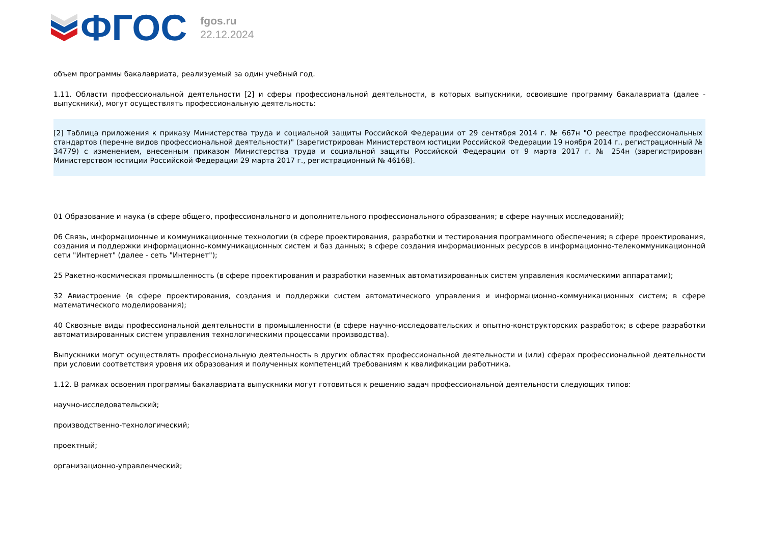ФГОС
fgos.ru
22.12.2024
объем программы бакалавриата, реализуемый за один учебный год.
1.11. Области профессиональной деятельности [2] и сферы профессиональной деятельности, в которых выпускники, освоившие программу бакалавриата (далее - выпускники), могут осуществлять профессиональную деятельность:
[2] Таблица приложения к приказу Министерства труда и социальной защиты Российской Федерации от 29 сентября 2014 г. № 667н "О реестре профессиональных стандартов (перечне видов профессиональной деятельности)" (зарегистрирован Министерством юстиции Российской Федерации 19 ноября 2014 г., регистрационный № 34779) с изменением, внесенным приказом Министерства труда и социальной защиты Российской Федерации от 9 марта 2017 г. № 254н (зарегистрирован Министерством юстиции Российской Федерации 29 марта 2017 г., регистрационный № 46168).
01 Образование и наука (в сфере общего, профессионального и дополнительного профессионального образования; в сфере научных исследований);
06 Связь, информационные и коммуникационные технологии (в сфере проектирования, разработки и тестирования программного обеспечения; в сфере проектирования, создания и поддержки информационно-коммуникационных систем и баз данных; в сфере создания информационных ресурсов в информационно-телекоммуникационной сети "Интернет" (далее - сеть "Интернет");
25 Ракетно-космическая промышленность (в сфере проектирования и разработки наземных автоматизированных систем управления космическими аппаратами);
32 Авиастроение (в сфере проектирования, создания и поддержки систем автоматического управления и информационно-коммуникационных систем; в сфере математического моделирования);
40 Сквозные виды профессиональной деятельности в промышленности (в сфере научно-исследовательских и опытно-конструкторских разработок; в сфере разработки автоматизированных систем управления технологическими процессами производства).
Выпускники могут осуществлять профессиональную деятельность в других областях профессиональной деятельности и (или) сферах профессиональной деятельности при условии соответствия уровня их образования и полученных компетенций требованиям к квалификации работника.
1.12. В рамках освоения программы бакалавриата выпускники могут готовиться к решению задач профессиональной деятельности следующих типов:
научно-исследовательский;
производственно-технологический;
проектный;
организационно-управленческий;